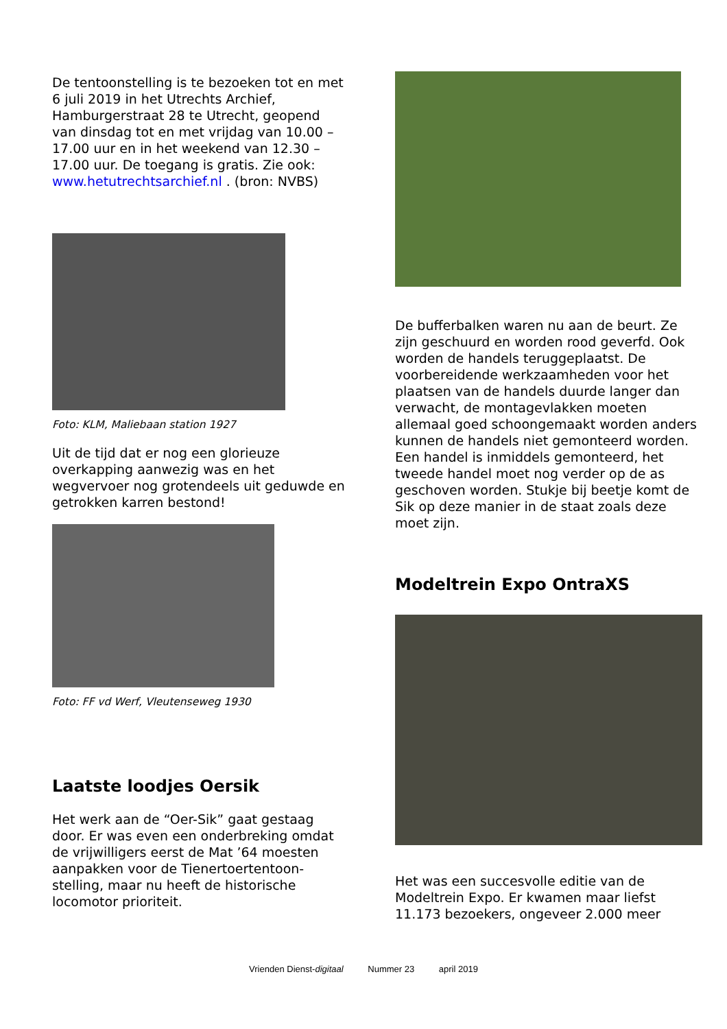De tentoonstelling is te bezoeken tot en met 6 juli 2019 in het Utrechts Archief, Hamburgerstraat 28 te Utrecht, geopend van dinsdag tot en met vrijdag van 10.00 – 17.00 uur en in het weekend van 12.30 – 17.00 uur. De toegang is gratis. Zie ook: www.hetutrechtsarchief.nl . (bron: NVBS)
Foto: KLM, Maliebaan station 1927
Uit de tijd dat er nog een glorieuze overkapping aanwezig was en het wegvervoer nog grotendeels uit geduwde en getrokken karren bestond!
Foto: FF vd Werf, Vleutenseweg 1930
Laatste loodjes Oersik
Het werk aan de “Oer-Sik” gaat gestaag door. Er was even een onderbreking omdat de vrijwilligers eerst de Mat ’64 moesten aanpakken voor de Tienertoertentoon-stelling, maar nu heeft de historische locomotor prioriteit.
De bufferbalken waren nu aan de beurt. Ze zijn geschuurd en worden rood geverfd. Ook worden de handels teruggeplaatst. De voorbereidende werkzaamheden voor het plaatsen van de handels duurde langer dan verwacht, de montagevlakken moeten allemaal goed schoongemaakt worden anders kunnen de handels niet gemonteerd worden. Een handel is inmiddels gemonteerd, het tweede handel moet nog verder op de as geschoven worden. Stukje bij beetje komt de Sik op deze manier in de staat zoals deze moet zijn.
Modeltrein Expo OntraXS
Het was een succesvolle editie van de Modeltrein Expo. Er kwamen maar liefst 11.173 bezoekers, ongeveer 2.000 meer
Vrienden Dienst-digitaal Nummer 23 april 2019